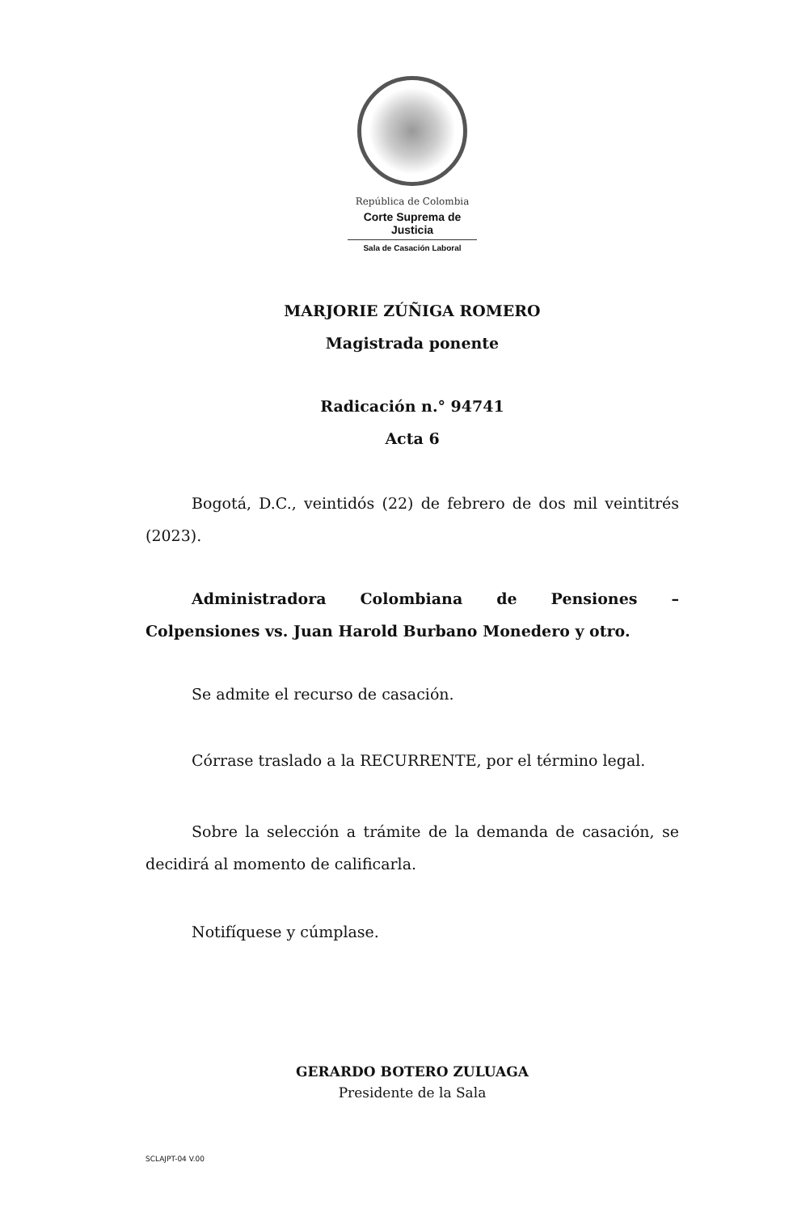República de Colombia
Corte Suprema de Justicia
Sala de Casación Laboral
MARJORIE ZÚÑIGA ROMERO
Magistrada ponente
Radicación n.° 94741
Acta 6
Bogotá, D.C., veintidós (22) de febrero de dos mil veintitrés (2023).
Administradora Colombiana de Pensiones – Colpensiones vs. Juan Harold Burbano Monedero y otro.
Se admite el recurso de casación.
Córrase traslado a la RECURRENTE, por el término legal.
Sobre la selección a trámite de la demanda de casación, se decidirá al momento de calificarla.
Notifíquese y cúmplase.
GERARDO BOTERO ZULUAGA
Presidente de la Sala
SCLAJPT-04 V.00